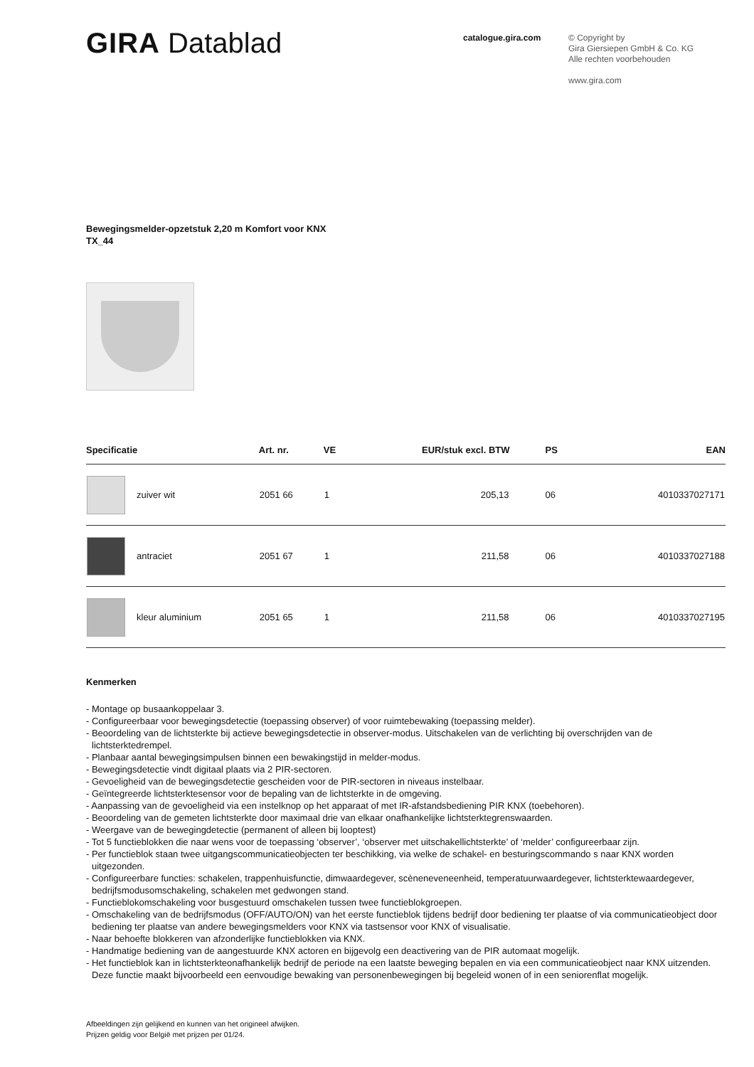GIRA Datablad
catalogue.gira.com
© Copyright by
Gira Giersiepen GmbH & Co. KG
Alle rechten voorbehouden
www.gira.com
Bewegingsmelder-opzetstuk 2,20 m Komfort voor KNX
TX_44
| Specificatie | | Art. nr. | VE | EUR/stuk excl. BTW | PS | EAN |
| --- | --- | --- | --- | --- | --- | --- |
| | zuiver wit | 2051 66 | 1 | 205,13 | 06 | 4010337027171 |
| | antraciet | 2051 67 | 1 | 211,58 | 06 | 4010337027188 |
| | kleur aluminium | 2051 65 | 1 | 211,58 | 06 | 4010337027195 |
Kenmerken
- Montage op busaankoppelaar 3.
- Configureerbaar voor bewegingsdetectie (toepassing observer) of voor ruimtebewaking (toepassing melder).
- Beoordeling van de lichtsterkte bij actieve bewegingsdetectie in observer-modus. Uitschakelen van de verlichting bij overschrijden van de lichtsterktedrempel.
- Planbaar aantal bewegingsimpulsen binnen een bewakingstijd in melder-modus.
- Bewegingsdetectie vindt digitaal plaats via 2 PIR-sectoren.
- Gevoeligheid van de bewegingsdetectie gescheiden voor de PIR-sectoren in niveaus instelbaar.
- Geïntegreerde lichtsterktesensor voor de bepaling van de lichtsterkte in de omgeving.
- Aanpassing van de gevoeligheid via een instelknop op het apparaat of met IR-afstandsbediening PIR KNX (toebehoren).
- Beoordeling van de gemeten lichtsterkte door maximaal drie van elkaar onafhankelijke lichtsterktegrenswaarden.
- Weergave van de bewegingdetectie (permanent of alleen bij looptest)
- Tot 5 functieblokken die naar wens voor de toepassing ‘observer’, ‘observer met uitschakellichtsterkte’ of ‘melder’ configureerbaar zijn.
- Per functieblok staan twee uitgangscommunicatieobjecten ter beschikking, via welke de schakel- en besturingscommando s naar KNX worden uitgezonden.
- Configureerbare functies: schakelen, trappenhuisfunctie, dimwaardegever, scèneneveneenheid, temperatuurwaardegever, lichtsterktewaardegever, bedrijfsmodusomschakeling, schakelen met gedwongen stand.
- Functieblokomschakeling voor busgestuurd omschakelen tussen twee functieblokgroepen.
- Omschakeling van de bedrijfsmodus (OFF/AUTO/ON) van het eerste functieblok tijdens bedrijf door bediening ter plaatse of via communicatieobject door bediening ter plaatse van andere bewegingsmelders voor KNX via tastsensor voor KNX of visualisatie.
- Naar behoefte blokkeren van afzonderlijke functieblokken via KNX.
- Handmatige bediening van de aangestuurde KNX actoren en bijgevolg een deactivering van de PIR automaat mogelijk.
- Het functieblok kan in lichtsterkteonafhankelijk bedrijf de periode na een laatste beweging bepalen en via een communicatieobject naar KNX uitzenden. Deze functie maakt bijvoorbeeld een eenvoudige bewaking van personenbewegingen bij begeleid wonen of in een seniorenflat mogelijk.
Afbeeldingen zijn gelijkend en kunnen van het origineel afwijken.
Prijzen geldig voor België met prijzen per 01/24.